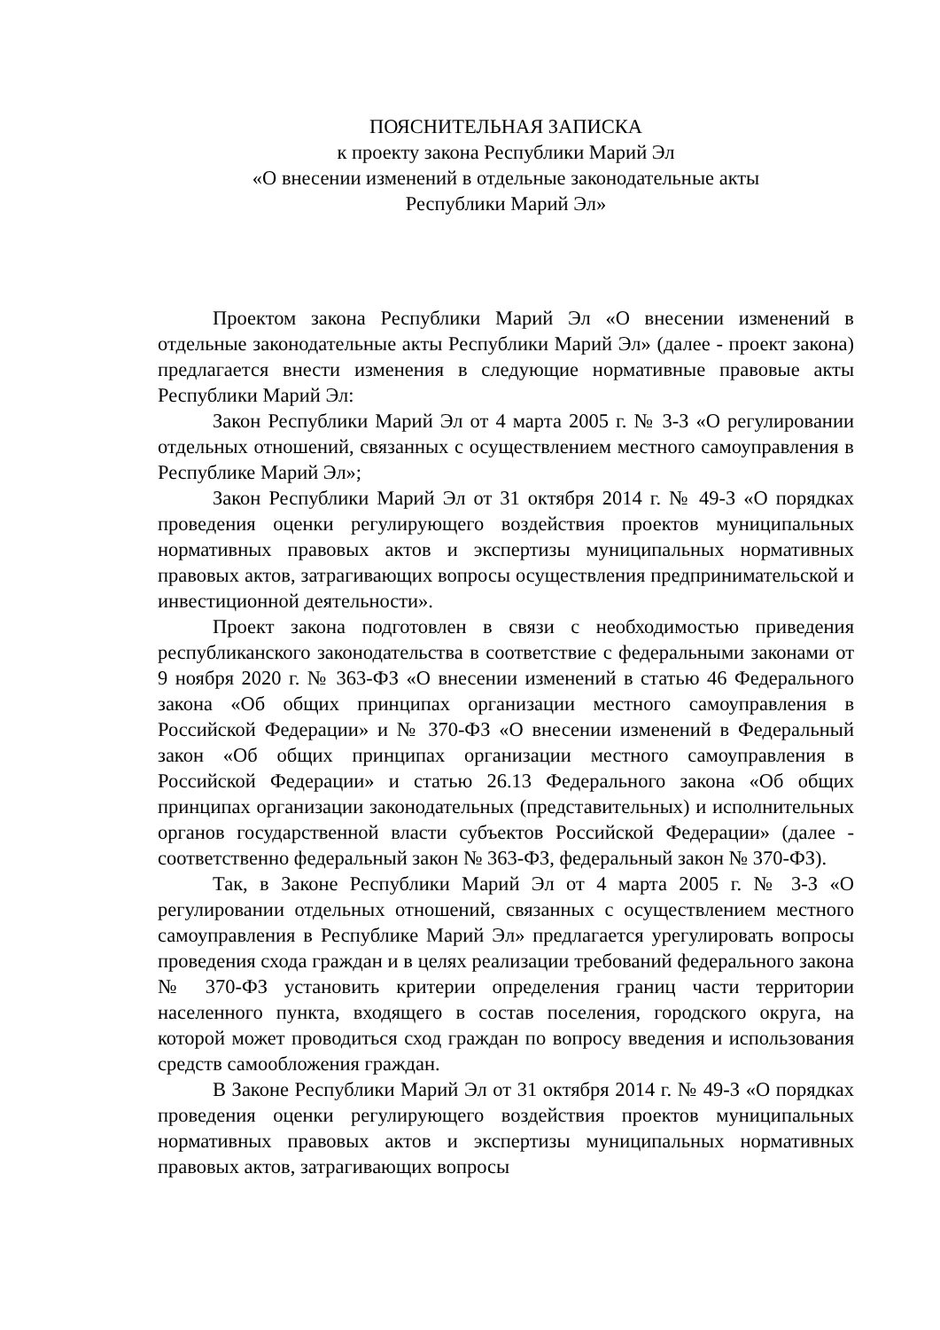ПОЯСНИТЕЛЬНАЯ ЗАПИСКА
к проекту закона Республики Марий Эл
«О внесении изменений в отдельные законодательные акты
Республики Марий Эл»
Проектом закона Республики Марий Эл «О внесении изменений в отдельные законодательные акты Республики Марий Эл» (далее - проект закона) предлагается внести изменения в следующие нормативные правовые акты Республики Марий Эл:
Закон Республики Марий Эл от 4 марта 2005 г. № 3-З «О регулировании отдельных отношений, связанных с осуществлением местного самоуправления в Республике Марий Эл»;
Закон Республики Марий Эл от 31 октября 2014 г. № 49-З «О порядках проведения оценки регулирующего воздействия проектов муниципальных нормативных правовых актов и экспертизы муниципальных нормативных правовых актов, затрагивающих вопросы осуществления предпринимательской и инвестиционной деятельности».
Проект закона подготовлен в связи с необходимостью приведения республиканского законодательства в соответствие с федеральными законами от 9 ноября 2020 г. № 363-ФЗ «О внесении изменений в статью 46 Федерального закона «Об общих принципах организации местного самоуправления в Российской Федерации» и № 370-ФЗ «О внесении изменений в Федеральный закон «Об общих принципах организации местного самоуправления в Российской Федерации» и статью 26.13 Федерального закона «Об общих принципах организации законодательных (представительных) и исполнительных органов государственной власти субъектов Российской Федерации» (далее - соответственно федеральный закон № 363-ФЗ, федеральный закон № 370-ФЗ).
Так, в Законе Республики Марий Эл от 4 марта 2005 г. № 3-З «О регулировании отдельных отношений, связанных с осуществлением местного самоуправления в Республике Марий Эл» предлагается урегулировать вопросы проведения схода граждан и в целях реализации требований федерального закона № 370-ФЗ установить критерии определения границ части территории населенного пункта, входящего в состав поселения, городского округа, на которой может проводиться сход граждан по вопросу введения и использования средств самообложения граждан.
В Законе Республики Марий Эл от 31 октября 2014 г. № 49-З «О порядках проведения оценки регулирующего воздействия проектов муниципальных нормативных правовых актов и экспертизы муниципальных нормативных правовых актов, затрагивающих вопросы